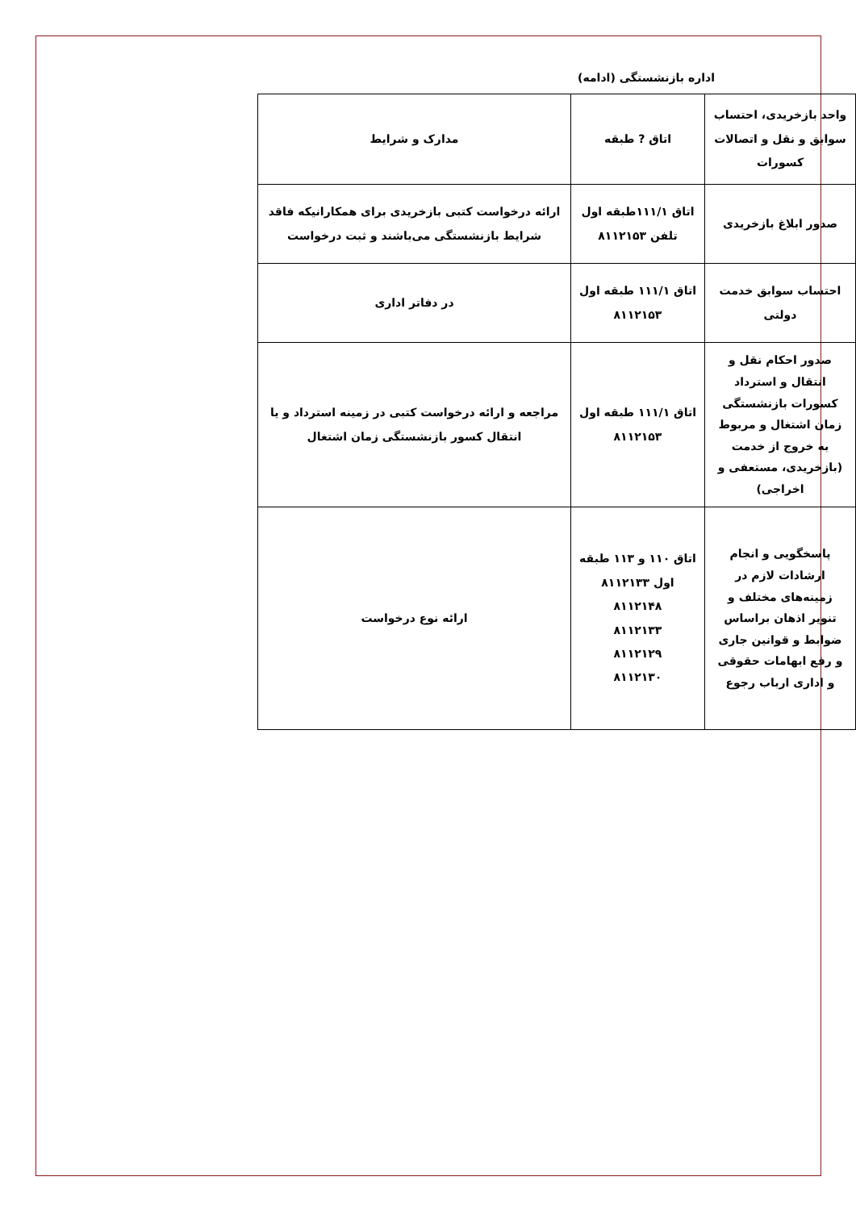اداره بازنشستگی (ادامه)
| واحد بازخریدی، احتساب سوابق و نقل و اتصالات کسورات | اتاق ? طبقه | مدارک و شرایط |
| --- | --- | --- |
| صدور ابلاغ بازخریدی | اتاق ۱۱۱/۱طبقه اول تلفن ۸۱۱۲۱۵۳ | ارائه درخواست کتبی بازخریدی برای همکارانیکه فاقد شرایط بازنشستگی می‌باشند و ثبت درخواست |
| احتساب سوابق خدمت دولتی | اتاق ۱۱۱/۱ طبقه اول ۸۱۱۲۱۵۳ | در دفاتر اداری |
| صدور احکام نقل و انتقال و استرداد کسورات بازنشستگی زمان اشتغال و مربوط به خروج از خدمت (بازخریدی، مستعفی و اخراجی) | اتاق ۱۱۱/۱ طبقه اول ۸۱۱۲۱۵۳ | مراجعه و ارائه درخواست کتبی در زمینه استرداد و یا انتقال کسور بازنشستگی زمان اشتغال |
| پاسخگویی و انجام ارشادات لازم در زمینه‌های مختلف و تنویر اذهان براساس ضوابط و قوانین جاری و رفع ابهامات حقوقی و اداری ارباب رجوع | اتاق ۱۱۰ و ۱۱۳ طبقه اول ۸۱۱۲۱۳۳ ۸۱۱۲۱۴۸ ۸۱۱۲۱۳۳ ۸۱۱۲۱۲۹ ۸۱۱۲۱۳۰ | ارائه نوع درخواست |